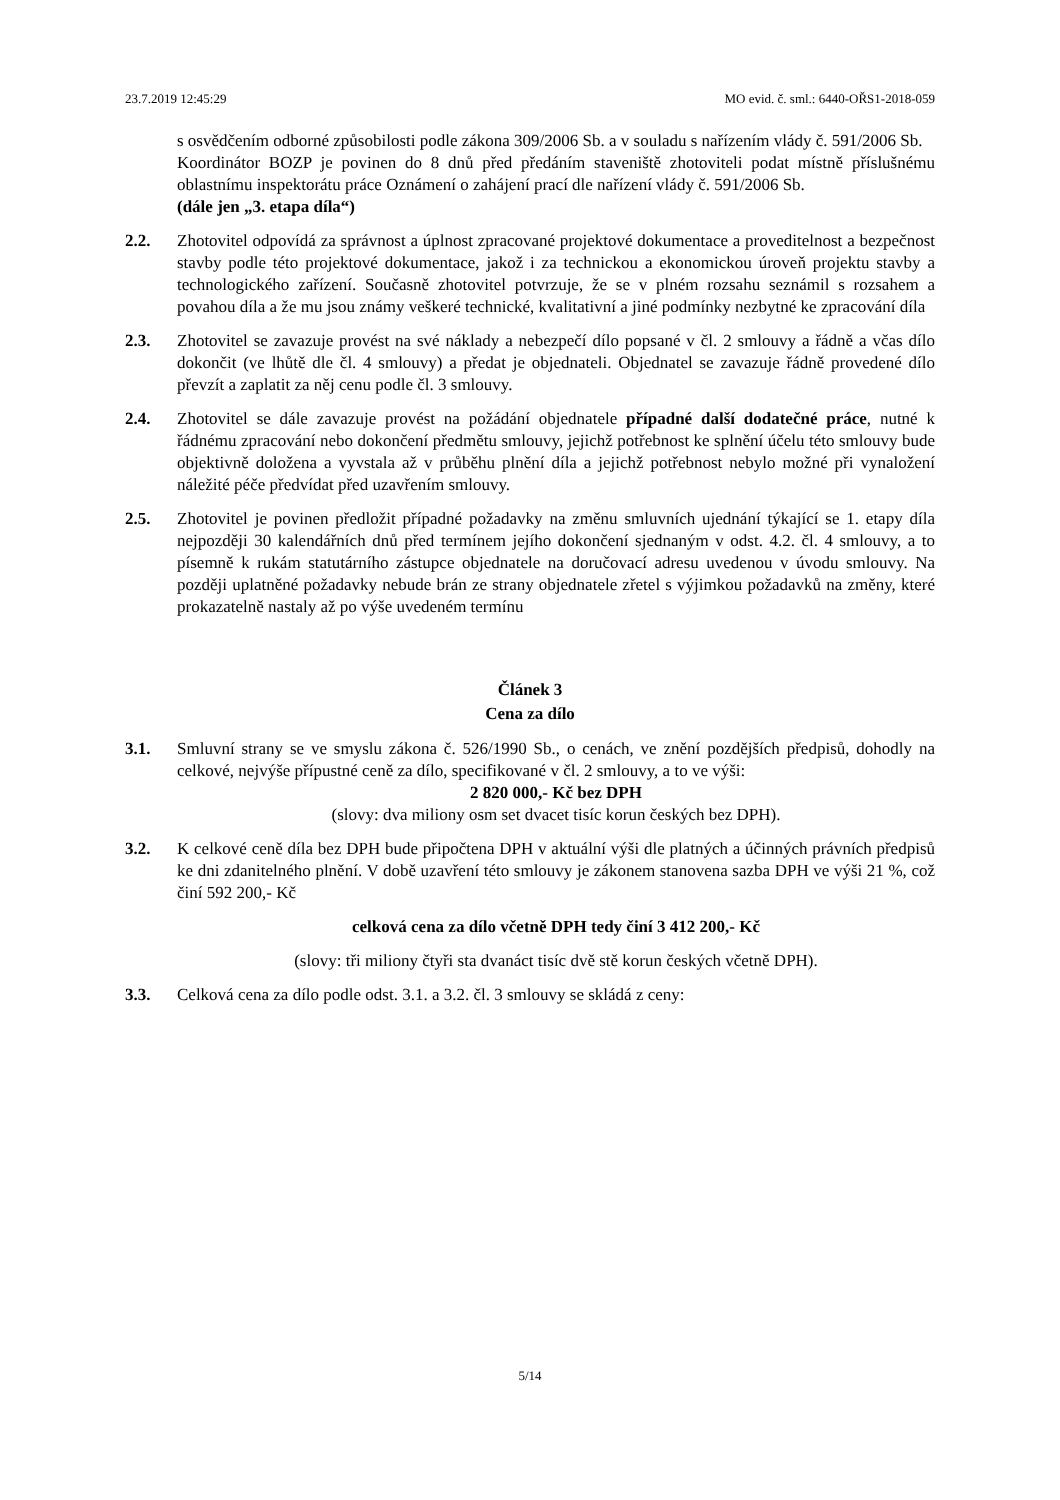23.7.2019 12:45:29 MO evid. č. sml.: 6440-OŘS1-2018-059
s osvědčením odborné způsobilosti podle zákona 309/2006 Sb. a v souladu s nařízením vlády č. 591/2006 Sb.
Koordinátor BOZP je povinen do 8 dnů před předáním staveniště zhotoviteli podat místně příslušnému oblastnímu inspektorátu práce Oznámení o zahájení prací dle nařízení vlády č. 591/2006 Sb.
(dále jen „3. etapa díla“)
2.2. Zhotovitel odpovídá za správnost a úplnost zpracované projektové dokumentace a proveditelnost a bezpečnost stavby podle této projektové dokumentace, jakož i za technickou a ekonomickou úroveň projektu stavby a technologického zařízení. Současně zhotovitel potvrzuje, že se v plném rozsahu seznámil s rozsahem a povahou díla a že mu jsou známy veškeré technické, kvalitativní a jiné podmínky nezbytné ke zpracování díla
2.3. Zhotovitel se zavazuje provést na své náklady a nebezpečí dílo popsané v čl. 2 smlouvy a řádně a včas dílo dokončit (ve lhůtě dle čl. 4 smlouvy) a předat je objednateli. Objednatel se zavazuje řádně provedené dílo převzít a zaplatit za něj cenu podle čl. 3 smlouvy.
2.4. Zhotovitel se dále zavazuje provést na požádání objednatele případné další dodatečné práce, nutné k řádnému zpracování nebo dokončení předmětu smlouvy, jejichž potřebnost ke splnění účelu této smlouvy bude objektivně doložena a vyvstala až v průběhu plnění díla a jejichž potřebnost nebylo možné při vynaložení náležité péče předvídat před uzavřením smlouvy.
2.5. Zhotovitel je povinen předložit případné požadavky na změnu smluvních ujednání týkající se 1. etapy díla nejpozději 30 kalendářních dnů před termínem jejího dokončení sjednaným v odst. 4.2. čl. 4 smlouvy, a to písemně k rukám statutárního zástupce objednatele na doručovací adresu uvedenou v úvodu smlouvy. Na později uplatněné požadavky nebude brán ze strany objednatele zřetel s výjimkou požadavků na změny, které prokazatelně nastaly až po výše uvedeném termínu
Článek 3
Cena za dílo
3.1. Smluvní strany se ve smyslu zákona č. 526/1990 Sb., o cenách, ve znění pozdějších předpisů, dohodly na celkové, nejvýše přípustné ceně za dílo, specifikované v čl. 2 smlouvy, a to ve výši:
2 820 000,- Kč bez DPH
(slovy: dva miliony osm set dvacet tisíc korun českých bez DPH).
3.2. K celkové ceně díla bez DPH bude připočtena DPH v aktuální výši dle platných a účinných právních předpisů ke dni zdanitelného plnění. V době uzavření této smlouvy je zákonem stanovena sazba DPH ve výši 21 %, což činí 592 200,- Kč
celková cena za dílo včetně DPH tedy činí 3 412 200,- Kč
(slovy: tři miliony čtyři sta dvanáct tisíc dvě stě korun českých včetně DPH).
3.3. Celková cena za dílo podle odst. 3.1. a 3.2. čl. 3 smlouvy se skládá z ceny:
5/14